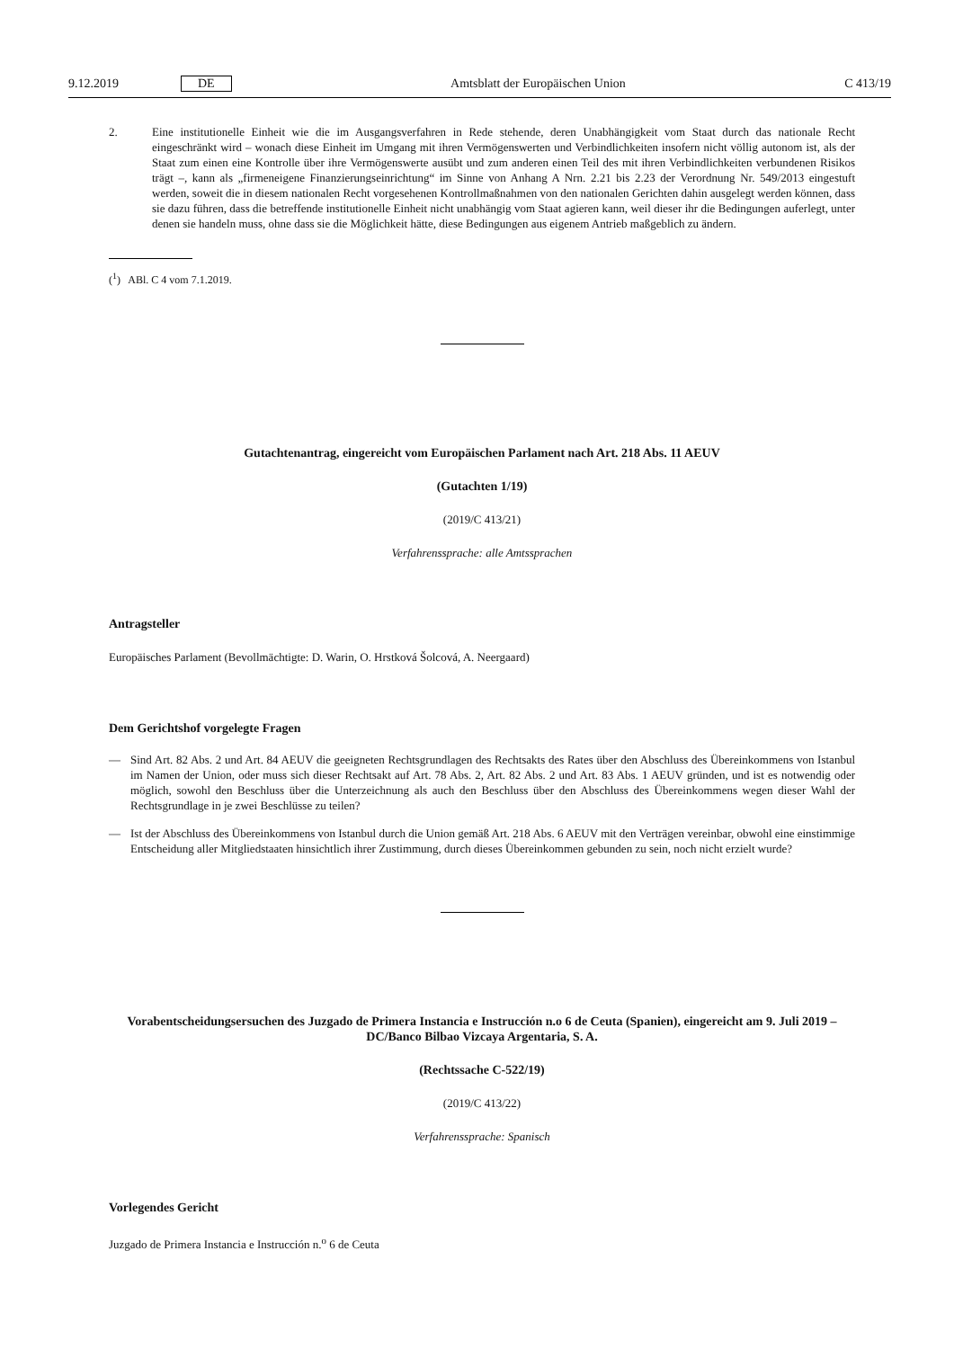9.12.2019 DE Amtsblatt der Europäischen Union C 413/19
2. Eine institutionelle Einheit wie die im Ausgangsverfahren in Rede stehende, deren Unabhängigkeit vom Staat durch das nationale Recht eingeschränkt wird – wonach diese Einheit im Umgang mit ihren Vermögenswerten und Verbindlichkeiten insofern nicht völlig autonom ist, als der Staat zum einen eine Kontrolle über ihre Vermögenswerte ausübt und zum anderen einen Teil des mit ihren Verbindlichkeiten verbundenen Risikos trägt –, kann als „firmeneigene Finanzierungseinrichtung“ im Sinne von Anhang A Nrn. 2.21 bis 2.23 der Verordnung Nr. 549/2013 eingestuft werden, soweit die in diesem nationalen Recht vorgesehenen Kontrollmaßnahmen von den nationalen Gerichten dahin ausgelegt werden können, dass sie dazu führen, dass die betreffende institutionelle Einheit nicht unabhängig vom Staat agieren kann, weil dieser ihr die Bedingungen auferlegt, unter denen sie handeln muss, ohne dass sie die Möglichkeit hätte, diese Bedingungen aus eigenem Antrieb maßgeblich zu ändern.
(<sup>1</sup>) ABl. C 4 vom 7.1.2019.
Gutachtenantrag, eingereicht vom Europäischen Parlament nach Art. 218 Abs. 11 AEUV
(Gutachten 1/19)
(2019/C 413/21)
Verfahrenssprache: alle Amtssprachen
Antragsteller
Europäisches Parlament (Bevollmächtigte: D. Warin, O. Hrstková Šolcová, A. Neergaard)
Dem Gerichtshof vorgelegte Fragen
— Sind Art. 82 Abs. 2 und Art. 84 AEUV die geeigneten Rechtsgrundlagen des Rechtsakts des Rates über den Abschluss des Übereinkommens von Istanbul im Namen der Union, oder muss sich dieser Rechtsakt auf Art. 78 Abs. 2, Art. 82 Abs. 2 und Art. 83 Abs. 1 AEUV gründen, und ist es notwendig oder möglich, sowohl den Beschluss über die Unterzeichnung als auch den Beschluss über den Abschluss des Übereinkommens wegen dieser Wahl der Rechtsgrundlage in je zwei Beschlüsse zu teilen?
— Ist der Abschluss des Übereinkommens von Istanbul durch die Union gemäß Art. 218 Abs. 6 AEUV mit den Verträgen vereinbar, obwohl eine einstimmige Entscheidung aller Mitgliedstaaten hinsichtlich ihrer Zustimmung, durch dieses Übereinkommen gebunden zu sein, noch nicht erzielt wurde?
Vorabentscheidungsersuchen des Juzgado de Primera Instancia e Instrucción n.o 6 de Ceuta (Spanien), eingereicht am 9. Juli 2019 – DC/Banco Bilbao Vizcaya Argentaria, S. A.
(Rechtssache C-522/19)
(2019/C 413/22)
Verfahrenssprache: Spanisch
Vorlegendes Gericht
Juzgado de Primera Instancia e Instrucción n.<sup>o</sup> 6 de Ceuta